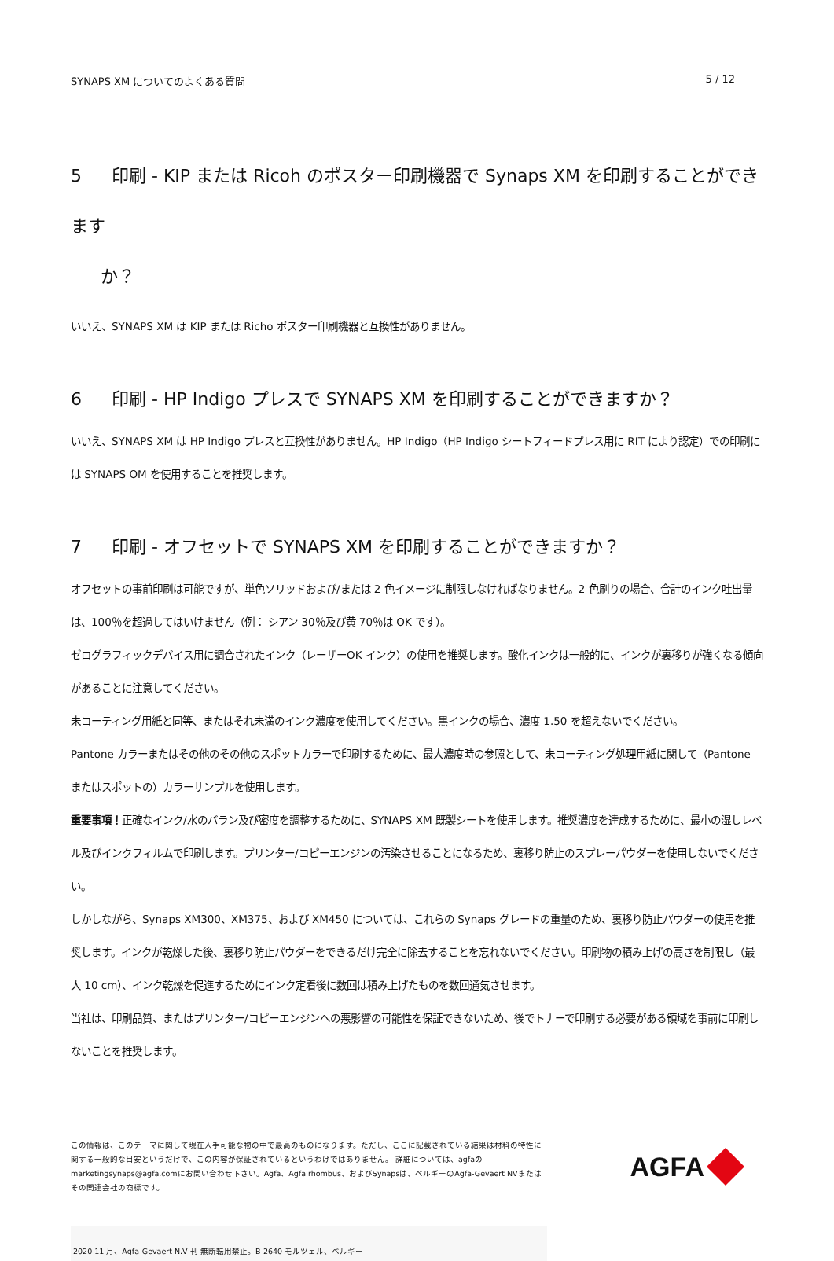SYNAPS XM についてのよくある質問 5 / 12
5 印刷 - KIP または Ricoh のポスター印刷機器で Synaps XM を印刷することができます
か？
いいえ、SYNAPS XM は KIP または Richo ポスター印刷機器と互換性がありません。
6 印刷 - HP Indigo プレスで SYNAPS XM を印刷することができますか？
いいえ、SYNAPS XM は HP Indigo プレスと互換性がありません。HP Indigo（HP Indigo シートフィードプレス用に RIT により認定）での印刷には SYNAPS OM を使用することを推奨します。
7 印刷 - オフセットで SYNAPS XM を印刷することができますか？
オフセットの事前印刷は可能ですが、単色ソリッドおよび/または 2 色イメージに制限しなければなりません。2 色刷りの場合、合計のインク吐出量は、100％を超過してはいけません（例： シアン 30％及び黄 70％は OK です）。
ゼログラフィックデバイス用に調合されたインク（レーザーOK インク）の使用を推奨します。酸化インクは一般的に、インクが裏移りが強くなる傾向があることに注意してください。
未コーティング用紙と同等、またはそれ未満のインク濃度を使用してください。黒インクの場合、濃度 1.50 を超えないでください。
Pantone カラーまたはその他のその他のスポットカラーで印刷するために、最大濃度時の参照として、未コーティング処理用紙に関して（Pantone またはスポットの）カラーサンプルを使用します。
重要事項！正確なインク/水のバラン及び密度を調整するために、SYNAPS XM 既製シートを使用します。推奨濃度を達成するために、最小の湿しレベル及びインクフィルムで印刷します。プリンター/コピーエンジンの汚染させることになるため、裏移り防止のスプレーパウダーを使用しないでください。
しかしながら、Synaps XM300、XM375、および XM450 については、これらの Synaps グレードの重量のため、裏移り防止パウダーの使用を推奨します。インクが乾燥した後、裏移り防止パウダーをできるだけ完全に除去することを忘れないでください。印刷物の積み上げの高さを制限し（最大 10 cm）、インク乾燥を促進するためにインク定着後に数回は積み上げたものを数回通気させます。
当社は、印刷品質、またはプリンター/コピーエンジンへの悪影響の可能性を保証できないため、後でトナーで印刷する必要がある領域を事前に印刷しないことを推奨します。
この情報は、このテーマに関して現在入手可能な物の中で最高のものになります。ただし、ここに記載されている結果は材料の特性に関する一般的な目安というだけで、この内容が保証されているというわけではありません。 詳細については、agfaのmarketingsynaps@agfa.comにお問い合わせ下さい。Agfa、Agfa rhombus、およびSynapsは、ベルギーのAgfa-Gevaert NVまたはその関連会社の商標です。
AGFA
2020 11 月、Agfa-Gevaert N.V 刊-無断転用禁止。B-2640 モルツェル、ベルギー